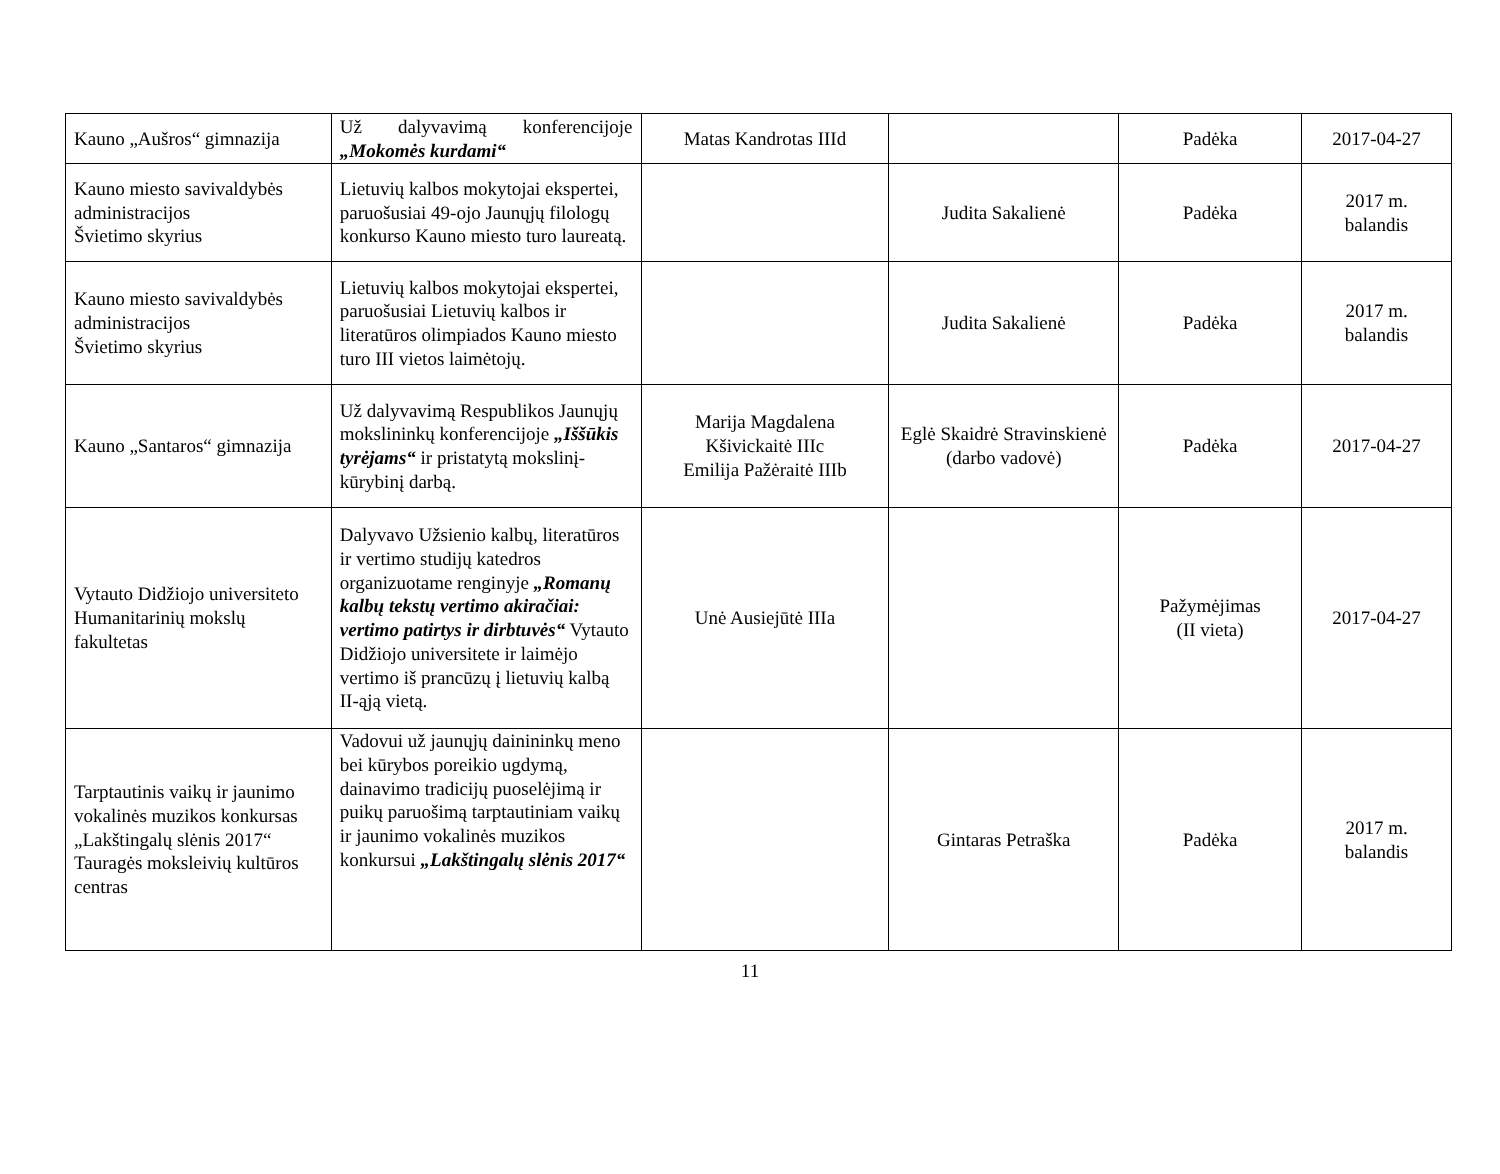| Kauno „Aušros“ gimnazija | Už dalyvavimą konferencijoje „Mokomės kurdami“ | Matas Kandrotas IIId | | Padėka | 2017-04-27 |
| Kauno miesto savivaldybės administracijos Švietimo skyrius | Lietuvių kalbos mokytojai ekspertei, paruošusiai 49-ojo Jaunųjų filologų konkurso Kauno miesto turo laureatą. | | Judita Sakalienė | Padėka | 2017 m. balandis |
| Kauno miesto savivaldybės administracijos Švietimo skyrius | Lietuvių kalbos mokytojai ekspertei, paruošusiai Lietuvių kalbos ir literatūros olimpiados Kauno miesto turo III vietos laimėtojų. | | Judita Sakalienė | Padėka | 2017 m. balandis |
| Kauno „Santaros“ gimnazija | Už dalyvavimą Respublikos Jaunųjų mokslininkų konferencijoje „Iššūkis tyrėjams“ ir pristatytą mokslinį-kūrybinį darbą. | Marija Magdalena Kšivickaitė IIIc Emilija Pažėraitė IIIb | Eglė Skaidrė Stravinskienė (darbo vadovė) | Padėka | 2017-04-27 |
| Vytauto Didžiojo universiteto Humanitarinių mokslų fakultetas | Dalyvavo Užsienio kalbų, literatūros ir vertimo studijų katedros organizuotame renginyje „Romanų kalbų tekstų vertimo akiračiai: vertimo patirtys ir dirbtuvės“ Vytauto Didžiojo universitete ir laimėjo vertimo iš prancūzų į lietuvių kalbą II-ąją vietą. | Unė Ausiejūtė IIIa | | Pažymėjimas (II vieta) | 2017-04-27 |
| Tarptautinis vaikų ir jaunimo vokalinės muzikos konkursas „Lakštingalų slėnis 2017“ Tauragės moksleivių kultūros centras | Vadovui už jaunųjų dainininkų meno bei kūrybos poreikio ugdymą, dainavimo tradicijų puoselėjimą ir puikų paruošimą tarptautiniam vaikų ir jaunimo vokalinės muzikos konkursui „Lakštingalų slėnis 2017“ | | Gintaras Petraška | Padėka | 2017 m. balandis |
11